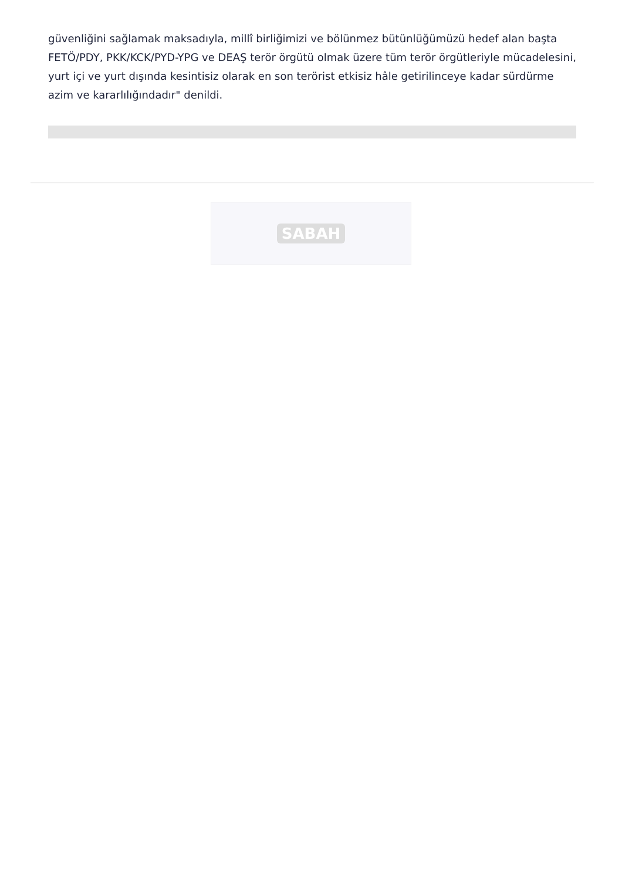güvenliğini sağlamak maksadıyla, millî birliğimizi ve bölünmez bütünlüğümüzü hedef alan başta FETÖ/PDY, PKK/KCK/PYD-YPG ve DEAŞ terör örgütü olmak üzere tüm terör örgütleriyle mücadelesini, yurt içi ve yurt dışında kesintisiz olarak en son terörist etkisiz hâle getirilinceye kadar sürdürme azim ve kararlılığındadır" denildi.
SABAH